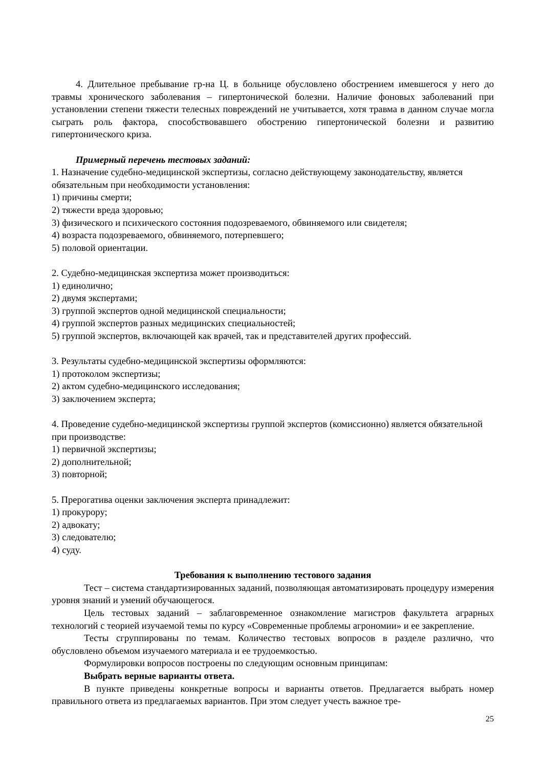4. Длительное пребывание гр-на Ц. в больнице обусловлено обострением имевшегося у него до травмы хронического заболевания – гипертонической болезни. Наличие фоновых заболеваний при установлении степени тяжести телесных повреждений не учитывается, хотя травма в данном случае могла сыграть роль фактора, способствовавшего обострению гипертонической болезни и развитию гипертонического криза.
Примерный перечень тестовых заданий:
1. Назначение судебно-медицинской экспертизы, согласно действующему законодательству, является обязательным при необходимости установления:
1) причины смерти;
2) тяжести вреда здоровью;
3) физического и психического состояния подозреваемого, обвиняемого или свидетеля;
4) возраста подозреваемого, обвиняемого, потерпевшего;
5) половой ориентации.
2. Судебно-медицинская экспертиза может производиться:
1) единолично;
2) двумя экспертами;
3) группой экспертов одной медицинской специальности;
4) группой экспертов разных медицинских специальностей;
5) группой экспертов, включающей как врачей, так и представителей других профессий.
3. Результаты судебно-медицинской экспертизы оформляются:
1) протоколом экспертизы;
2) актом судебно-медицинского исследования;
3) заключением эксперта;
4. Проведение судебно-медицинской экспертизы группой экспертов (комиссионно) является обязательной при производстве:
1) первичной экспертизы;
2) дополнительной;
3) повторной;
5. Прерогатива оценки заключения эксперта принадлежит:
1) прокурору;
2) адвокату;
3) следователю;
4) суду.
Требования к выполнению тестового задания
Тест – система стандартизированных заданий, позволяющая автоматизировать процедуру измерения уровня знаний и умений обучающегося.
Цель тестовых заданий – заблаговременное ознакомление магистров факультета аграрных технологий с теорией изучаемой темы по курсу «Современные проблемы агрономии» и ее закрепление.
Тесты сгруппированы по темам. Количество тестовых вопросов в разделе различно, что обусловлено объемом изучаемого материала и ее трудоемкостью.
Формулировки вопросов построены по следующим основным принципам:
Выбрать верные варианты ответа.
В пункте приведены конкретные вопросы и варианты ответов. Предлагается выбрать номер правильного ответа из предлагаемых вариантов. При этом следует учесть важное тре-
25